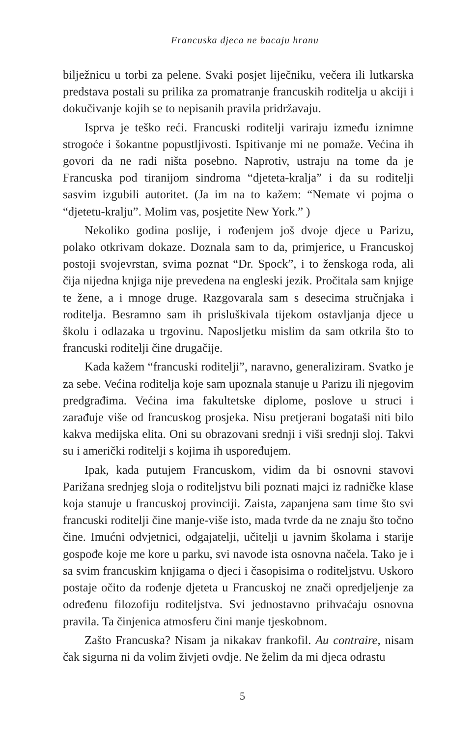Francuska djeca ne bacaju hranu
bilježnicu u torbi za pelene. Svaki posjet liječniku, večera ili lutkarska predstava postali su prilika za promatranje francuskih roditelja u akciji i dokučivanje kojih se to nepisanih pravila pridržavaju.
Isprva je teško reći. Francuski roditelji variraju između iznimne strogoće i šokantne popustljivosti. Ispitivanje mi ne pomaže. Većina ih govori da ne radi ništa posebno. Naprotiv, ustraju na tome da je Francuska pod tiranijom sindroma “djeteta-kralja” i da su roditelji sasvim izgubili autoritet. (Ja im na to kažem: “Nemate vi pojma o “djetetu-kralju”. Molim vas, posjetite New York.” )
Nekoliko godina poslije, i rođenjem još dvoje djece u Parizu, polako otkrivam dokaze. Doznala sam to da, primjerice, u Francuskoj postoji svojevrstan, svima poznat “Dr. Spock”, i to ženskoga roda, ali čija nijedna knjiga nije prevedena na engleski jezik. Pročitala sam knjige te žene, a i mnoge druge. Razgovarala sam s desecima stručnjaka i roditelja. Besramno sam ih prisluškivala tijekom ostavljanja djece u školu i odlazaka u trgovinu. Naposljetku mislim da sam otkrila što to francuski roditelji čine drugačije.
Kada kažem “francuski roditelji”, naravno, generaliziram. Svatko je za sebe. Većina roditelja koje sam upoznala stanuje u Parizu ili njegovim predgrađima. Većina ima fakultetske diplome, poslove u struci i zarađuje više od francuskog prosjeka. Nisu pretjerani bogataši niti bilo kakva medijska elita. Oni su obrazovani srednji i viši srednji sloj. Takvi su i američki roditelji s kojima ih uspoređujem.
Ipak, kada putujem Francuskom, vidim da bi osnovni stavovi Parižana srednjeg sloja o roditeljstvu bili poznati majci iz radničke klase koja stanuje u francuskoj provinciji. Zaista, zapanjena sam time što svi francuski roditelji čine manje-više isto, mada tvrde da ne znaju što točno čine. Imućni odvjetnici, odgajatelji, učitelji u javnim školama i starije gospođe koje me kore u parku, svi navode ista osnovna načela. Tako je i sa svim francuskim knjigama o djeci i časopisima o roditeljstvu. Uskoro postaje očito da rođenje djeteta u Francuskoj ne znači opredjeljenje za određenu filozofiju roditeljstva. Svi jednostavno prihvaćaju osnovna pravila. Ta činjenica atmosferu čini manje tjeskobnom.
Zašto Francuska? Nisam ja nikakav frankofil. Au contraire, nisam čak sigurna ni da volim živjeti ovdje. Ne želim da mi djeca odrastu
5